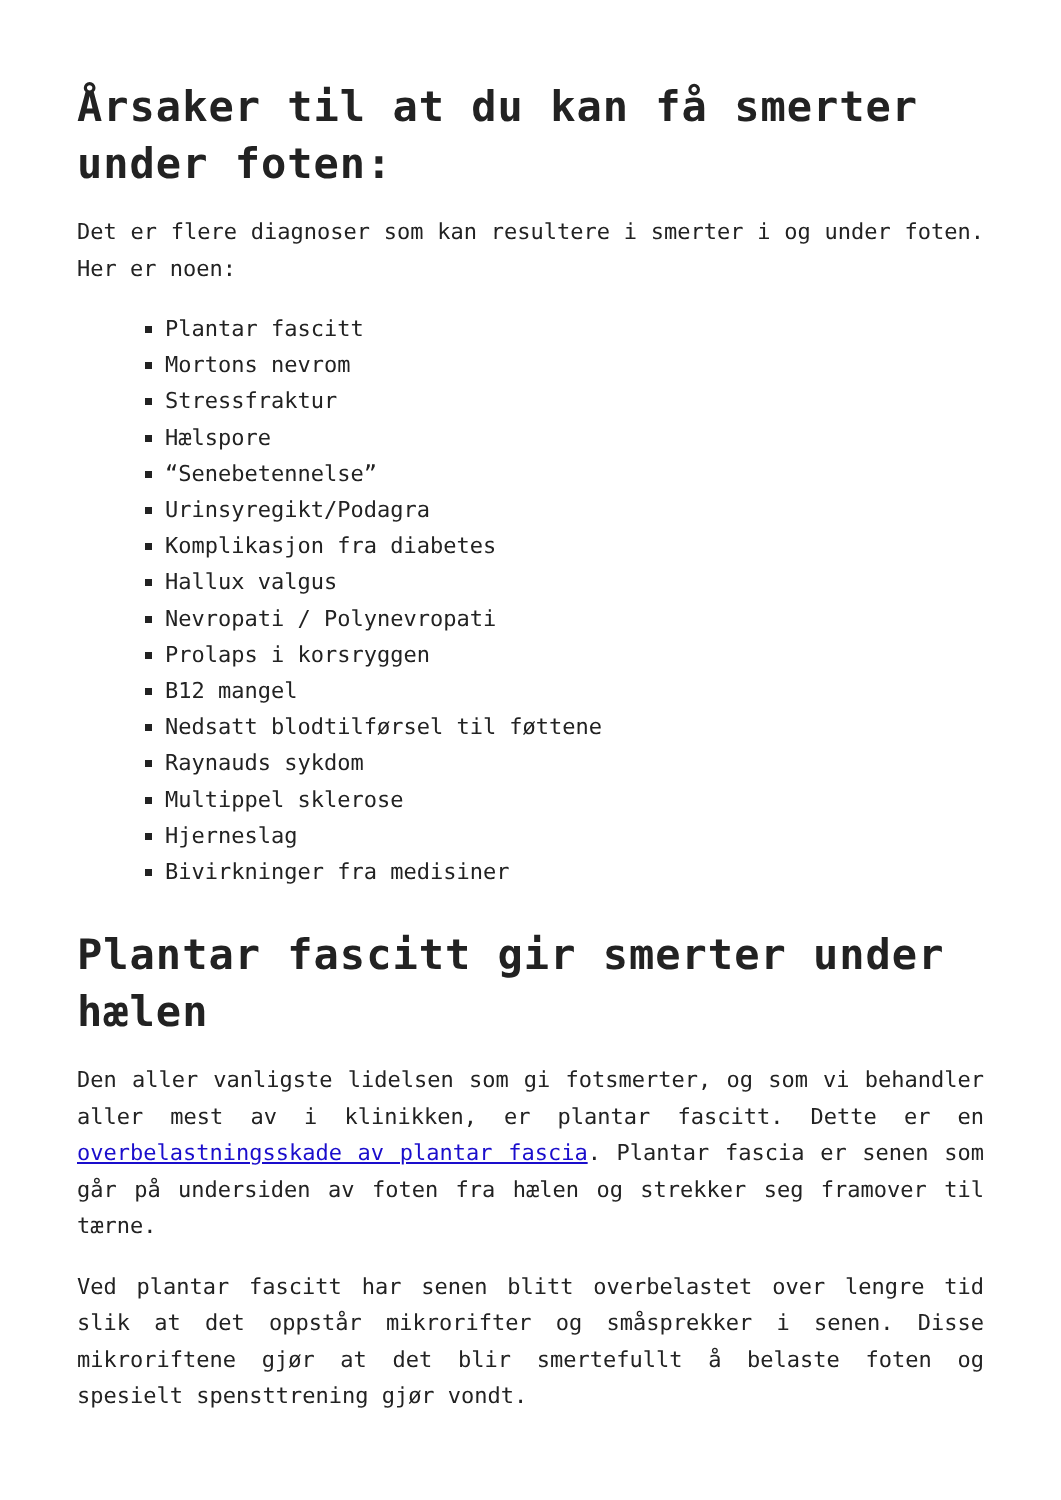Årsaker til at du kan få smerter under foten:
Det er flere diagnoser som kan resultere i smerter i og under foten. Her er noen:
Plantar fascitt
Mortons nevrom
Stressfraktur
Hælspore
“Senebetennelse”
Urinsyregikt/Podagra
Komplikasjon fra diabetes
Hallux valgus
Nevropati / Polynevropati
Prolaps i korsryggen
B12 mangel
Nedsatt blodtilførsel til føttene
Raynauds sykdom
Multippel sklerose
Hjerneslag
Bivirkninger fra medisiner
Plantar fascitt gir smerter under hælen
Den aller vanligste lidelsen som gi fotsmerter, og som vi behandler aller mest av i klinikken, er plantar fascitt. Dette er en overbelastningsskade av plantar fascia. Plantar fascia er senen som går på undersiden av foten fra hælen og strekker seg framover til tærne.
Ved plantar fascitt har senen blitt overbelastet over lengre tid slik at det oppstår mikrorifter og småsprekker i senen. Disse mikroriftene gjør at det blir smertefullt å belaste foten og spesielt spensttrening gjør vondt.